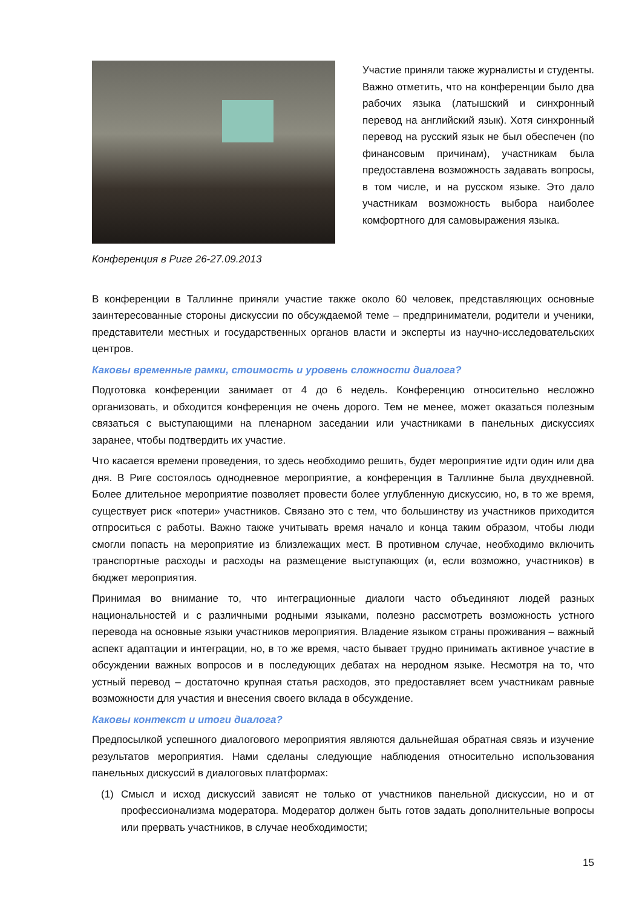Конференция в Риге 26-27.09.2013
Участие приняли также журналисты и студенты. Важно отметить, что на конференции было два рабочих языка (латышский и синхронный перевод на английский язык). Хотя синхронный перевод на русский язык не был обеспечен (по финансовым причинам), участникам была предоставлена возможность задавать вопросы, в том числе, и на русском языке. Это дало участникам возможность выбора наиболее комфортного для самовыражения языка.
В конференции в Таллинне приняли участие также около 60 человек, представляющих основные заинтересованные стороны дискуссии по обсуждаемой теме – предприниматели, родители и ученики, представители местных и государственных органов власти и эксперты из научно-исследовательских центров.
Каковы временные рамки, стоимость и уровень сложности диалога?
Подготовка конференции занимает от 4 до 6 недель. Конференцию относительно несложно организовать, и обходится конференция не очень дорого. Тем не менее, может оказаться полезным связаться с выступающими на пленарном заседании или участниками в панельных дискуссиях заранее, чтобы подтвердить их участие.
Что касается времени проведения, то здесь необходимо решить, будет мероприятие идти один или два дня. В Риге состоялось однодневное мероприятие, а конференция в Таллинне была двухдневной. Более длительное мероприятие позволяет провести более углубленную дискуссию, но, в то же время, существует риск «потери» участников. Связано это с тем, что большинству из участников приходится отпроситься с работы. Важно также учитывать время начало и конца таким образом, чтобы люди смогли попасть на мероприятие из близлежащих мест. В противном случае, необходимо включить транспортные расходы и расходы на размещение выступающих (и, если возможно, участников) в бюджет мероприятия.
Принимая во внимание то, что интеграционные диалоги часто объединяют людей разных национальностей и с различными родными языками, полезно рассмотреть возможность устного перевода на основные языки участников мероприятия. Владение языком страны проживания – важный аспект адаптации и интеграции, но, в то же время, часто бывает трудно принимать активное участие в обсуждении важных вопросов и в последующих дебатах на неродном языке. Несмотря на то, что устный перевод – достаточно крупная статья расходов, это предоставляет всем участникам равные возможности для участия и внесения своего вклада в обсуждение.
Каковы контекст и итоги диалога?
Предпосылкой успешного диалогового мероприятия являются дальнейшая обратная связь и изучение результатов мероприятия. Нами сделаны следующие наблюдения относительно использования панельных дискуссий в диалоговых платформах:
(1) Смысл и исход дискуссий зависят не только от участников панельной дискуссии, но и от профессионализма модератора. Модератор должен быть готов задать дополнительные вопросы или прервать участников, в случае необходимости;
15